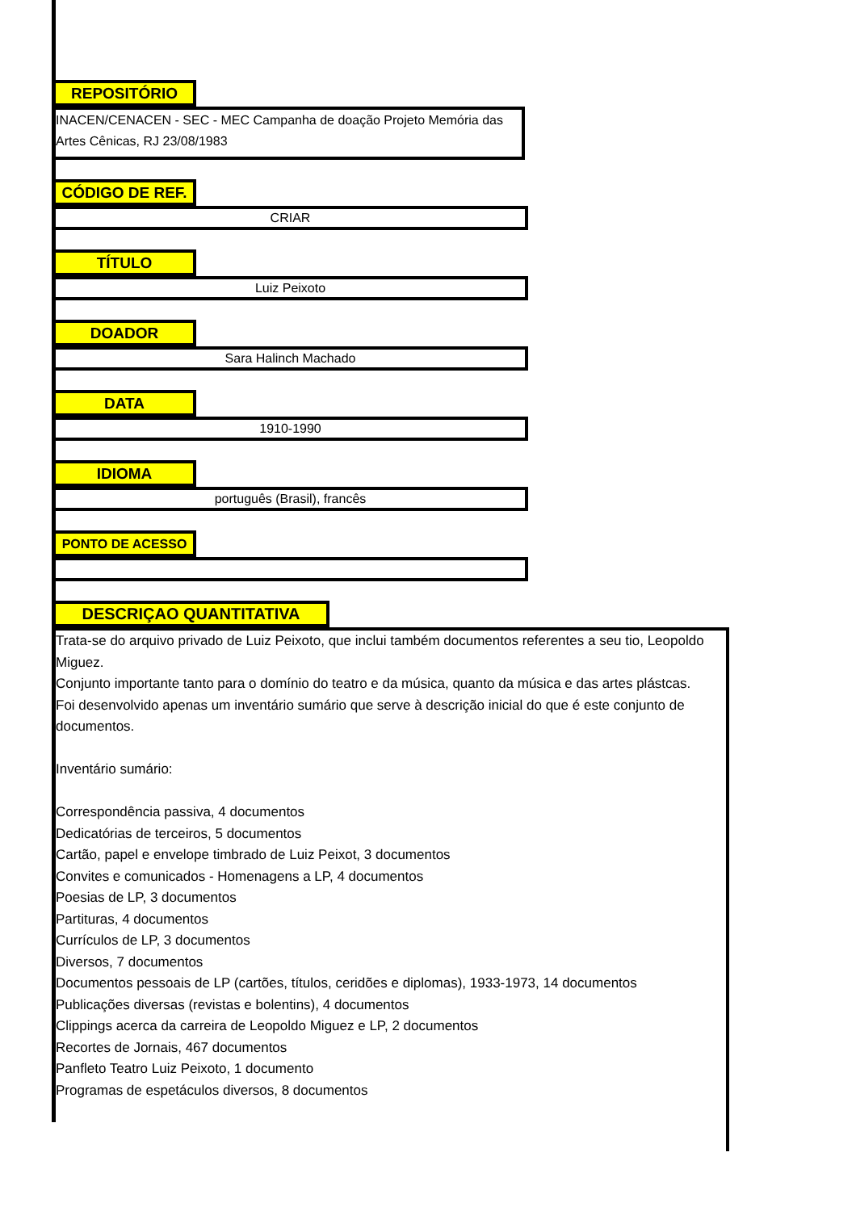REPOSITÓRIO
INACEN/CENACEN - SEC - MEC Campanha de doação Projeto Memória das Artes Cênicas, RJ 23/08/1983
CÓDIGO DE REF.
CRIAR
TÍTULO
Luiz Peixoto
DOADOR
Sara Halinch Machado
DATA
1910-1990
IDIOMA
português (Brasil), francês
PONTO DE ACESSO
DESCRIÇAO QUANTITATIVA
Trata-se do arquivo privado de Luiz Peixoto, que inclui também documentos referentes a seu tio, Leopoldo Miguez.
Conjunto importante tanto para o domínio do teatro e da música, quanto da música e das artes plástcas.
Foi desenvolvido apenas um inventário sumário que serve à descrição inicial do que é este conjunto de documentos.
Inventário sumário:
Correspondência passiva, 4 documentos
Dedicatórias de terceiros, 5 documentos
Cartão, papel e envelope timbrado de Luiz Peixot, 3 documentos
Convites e comunicados - Homenagens a LP, 4 documentos
Poesias de LP, 3 documentos
Partituras, 4 documentos
Currículos de LP, 3 documentos
Diversos, 7 documentos
Documentos pessoais de LP (cartões, títulos, ceridões e diplomas), 1933-1973, 14 documentos
Publicações diversas (revistas e bolentins), 4 documentos
Clippings acerca da carreira de Leopoldo Miguez e LP, 2 documentos
Recortes de Jornais, 467 documentos
Panfleto Teatro Luiz Peixoto, 1 documento
Programas de espetáculos diversos, 8 documentos